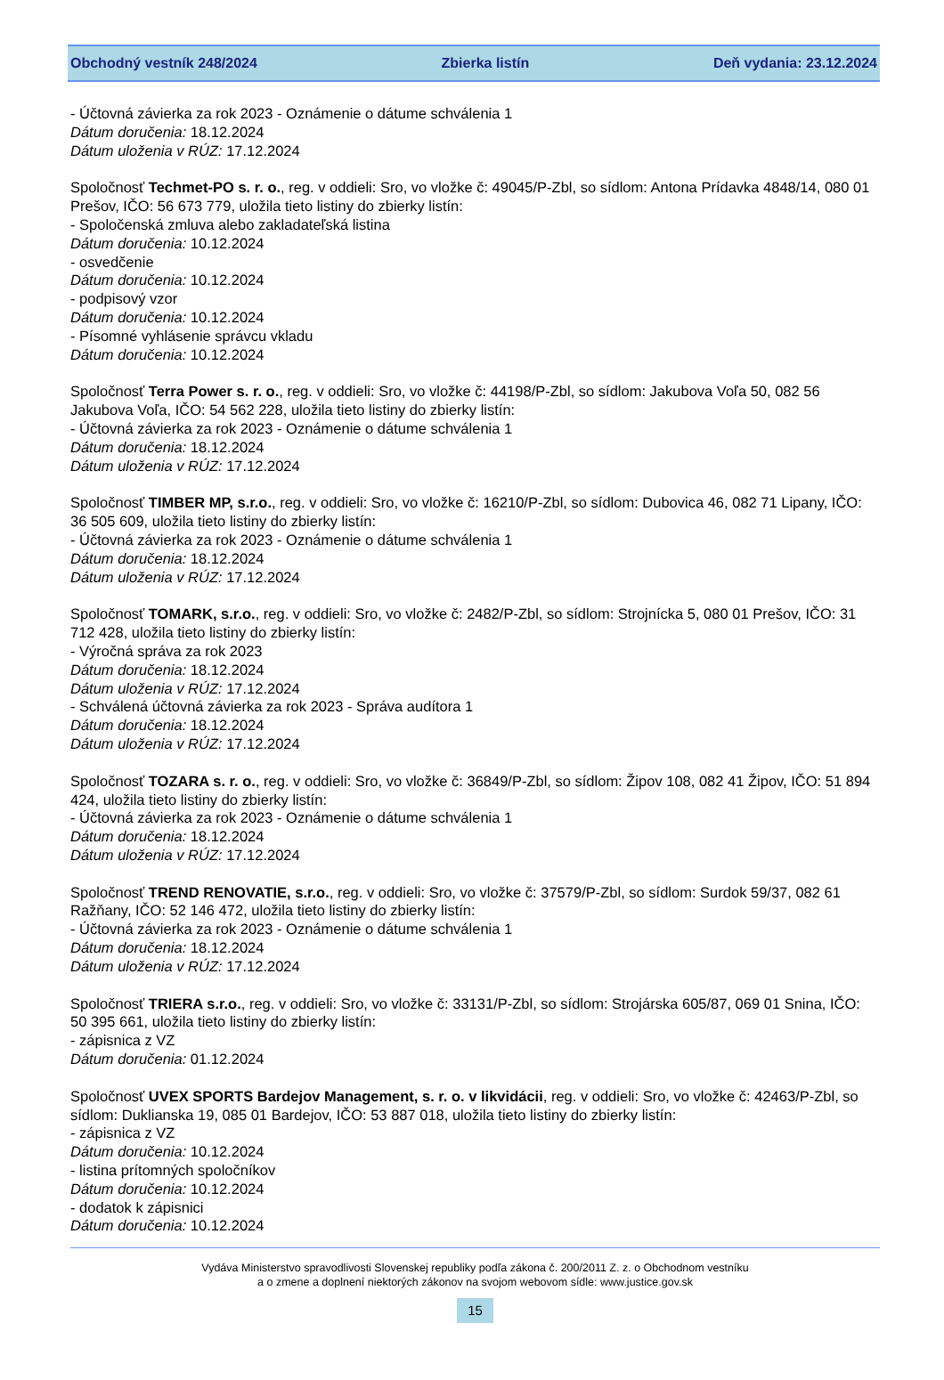Obchodný vestník 248/2024 Zbierka listín Deň vydania: 23.12.2024
- Účtovná závierka za rok 2023 - Oznámenie o dátume schválenia 1
Dátum doručenia: 18.12.2024
Dátum uloženia v RÚZ: 17.12.2024
Spoločnosť Techmet-PO s. r. o., reg. v oddieli: Sro, vo vložke č: 49045/P-Zbl, so sídlom: Antona Prídavka 4848/14, 080 01 Prešov, IČO: 56 673 779, uložila tieto listiny do zbierky listín:
- Spoločenská zmluva alebo zakladateľská listina
Dátum doručenia: 10.12.2024
- osvedčenie
Dátum doručenia: 10.12.2024
- podpisový vzor
Dátum doručenia: 10.12.2024
- Písomné vyhlásenie správcu vkladu
Dátum doručenia: 10.12.2024
Spoločnosť Terra Power s. r. o., reg. v oddieli: Sro, vo vložke č: 44198/P-Zbl, so sídlom: Jakubova Voľa 50, 082 56 Jakubova Voľa, IČO: 54 562 228, uložila tieto listiny do zbierky listín:
- Účtovná závierka za rok 2023 - Oznámenie o dátume schválenia 1
Dátum doručenia: 18.12.2024
Dátum uloženia v RÚZ: 17.12.2024
Spoločnosť TIMBER MP, s.r.o., reg. v oddieli: Sro, vo vložke č: 16210/P-Zbl, so sídlom: Dubovica 46, 082 71 Lipany, IČO: 36 505 609, uložila tieto listiny do zbierky listín:
- Účtovná závierka za rok 2023 - Oznámenie o dátume schválenia 1
Dátum doručenia: 18.12.2024
Dátum uloženia v RÚZ: 17.12.2024
Spoločnosť TOMARK, s.r.o., reg. v oddieli: Sro, vo vložke č: 2482/P-Zbl, so sídlom: Strojnícka 5, 080 01 Prešov, IČO: 31 712 428, uložila tieto listiny do zbierky listín:
- Výročná správa za rok 2023
Dátum doručenia: 18.12.2024
Dátum uloženia v RÚZ: 17.12.2024
- Schválená účtovná závierka za rok 2023 - Správa audítora 1
Dátum doručenia: 18.12.2024
Dátum uloženia v RÚZ: 17.12.2024
Spoločnosť TOZARA s. r. o., reg. v oddieli: Sro, vo vložke č: 36849/P-Zbl, so sídlom: Žipov 108, 082 41 Žipov, IČO: 51 894 424, uložila tieto listiny do zbierky listín:
- Účtovná závierka za rok 2023 - Oznámenie o dátume schválenia 1
Dátum doručenia: 18.12.2024
Dátum uloženia v RÚZ: 17.12.2024
Spoločnosť TREND RENOVATIE, s.r.o., reg. v oddieli: Sro, vo vložke č: 37579/P-Zbl, so sídlom: Surdok 59/37, 082 61 Ražňany, IČO: 52 146 472, uložila tieto listiny do zbierky listín:
- Účtovná závierka za rok 2023 - Oznámenie o dátume schválenia 1
Dátum doručenia: 18.12.2024
Dátum uloženia v RÚZ: 17.12.2024
Spoločnosť TRIERA s.r.o., reg. v oddieli: Sro, vo vložke č: 33131/P-Zbl, so sídlom: Strojárska 605/87, 069 01 Snina, IČO: 50 395 661, uložila tieto listiny do zbierky listín:
- zápisnica z VZ
Dátum doručenia: 01.12.2024
Spoločnosť UVEX SPORTS Bardejov Management, s. r. o. v likvidácii, reg. v oddieli: Sro, vo vložke č: 42463/P-Zbl, so sídlom: Duklianska 19, 085 01 Bardejov, IČO: 53 887 018, uložila tieto listiny do zbierky listín:
- zápisnica z VZ
Dátum doručenia: 10.12.2024
- listina prítomných spoločníkov
Dátum doručenia: 10.12.2024
- dodatok k zápisnici
Dátum doručenia: 10.12.2024
Vydáva Ministerstvo spravodlivosti Slovenskej republiky podľa zákona č. 200/2011 Z. z. o Obchodnom vestníku
a o zmene a doplnení niektorých zákonov na svojom webovom sídle: www.justice.gov.sk
15